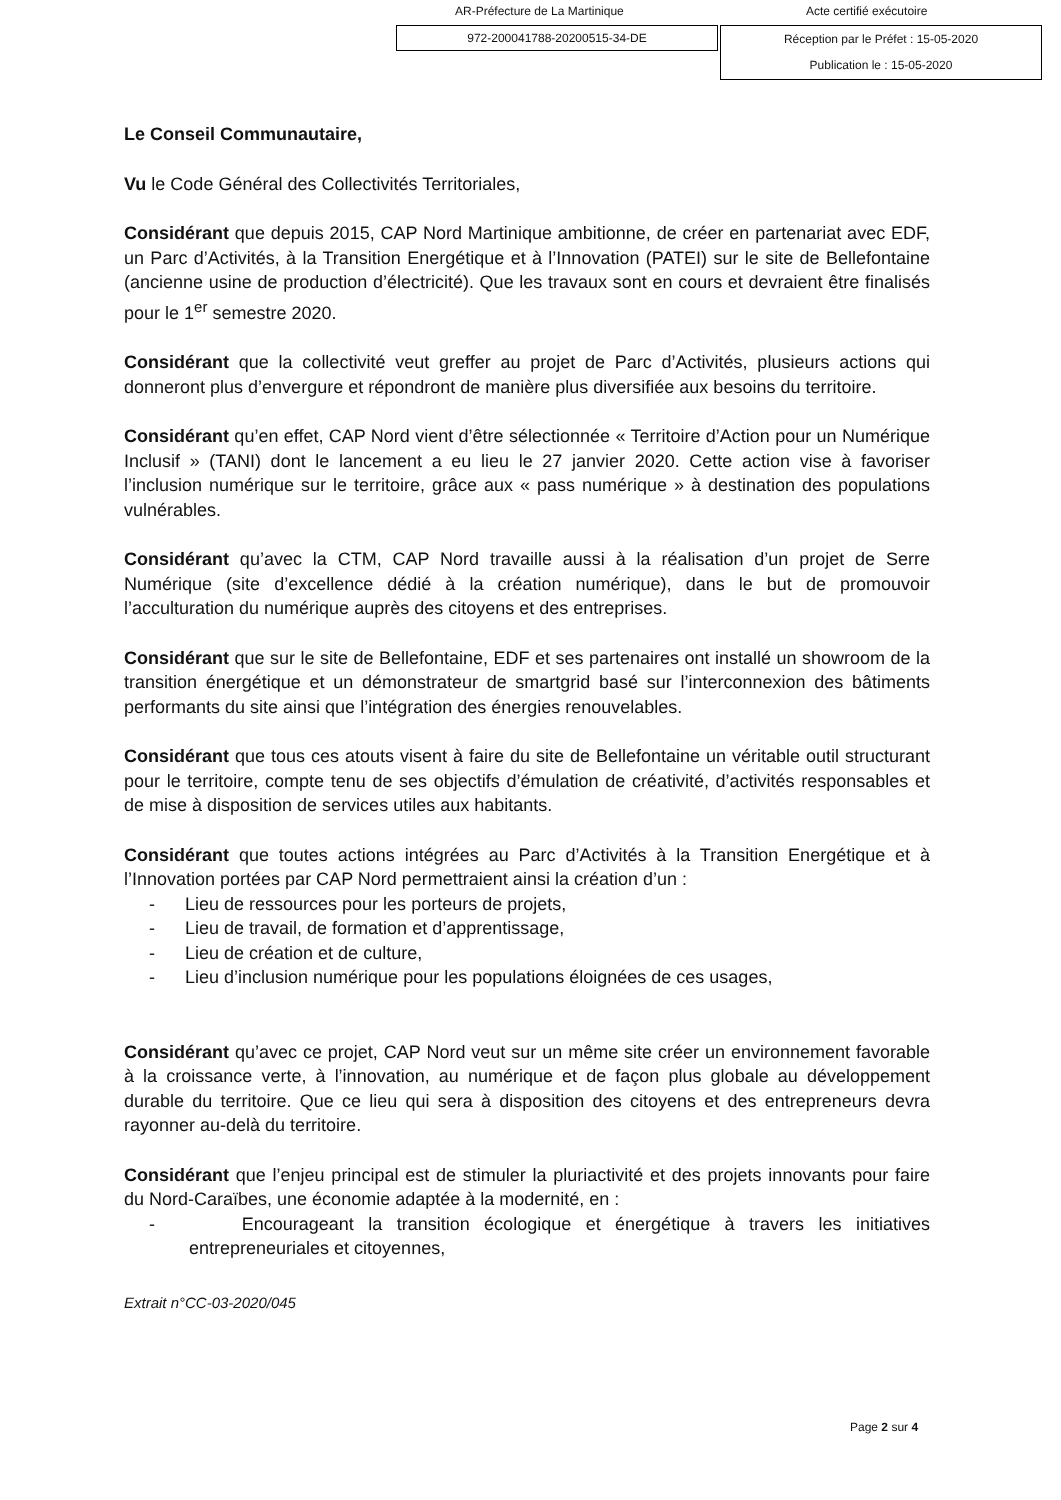AR-Préfecture de La Martinique Acte certifié exécutoire
972-200041788-20200515-34-DE
Réception par le Préfet : 15-05-2020
Publication le : 15-05-2020
Le Conseil Communautaire,
Vu le Code Général des Collectivités Territoriales,
Considérant que depuis 2015, CAP Nord Martinique ambitionne, de créer en partenariat avec EDF, un Parc d’Activités, à la Transition Energétique et à l’Innovation (PATEI) sur le site de Bellefontaine (ancienne usine de production d’électricité). Que les travaux sont en cours et devraient être finalisés pour le 1<sup>er</sup> semestre 2020.
Considérant que la collectivité veut greffer au projet de Parc d’Activités, plusieurs actions qui donneront plus d’envergure et répondront de manière plus diversifiée aux besoins du territoire.
Considérant qu’en effet, CAP Nord vient d’être sélectionnée « Territoire d’Action pour un Numérique Inclusif » (TANI) dont le lancement a eu lieu le 27 janvier 2020. Cette action vise à favoriser l’inclusion numérique sur le territoire, grâce aux « pass numérique » à destination des populations vulnérables.
Considérant qu’avec la CTM, CAP Nord travaille aussi à la réalisation d’un projet de Serre Numérique (site d’excellence dédié à la création numérique), dans le but de promouvoir l’acculturation du numérique auprès des citoyens et des entreprises.
Considérant que sur le site de Bellefontaine, EDF et ses partenaires ont installé un showroom de la transition énergétique et un démonstrateur de smartgrid basé sur l’interconnexion des bâtiments performants du site ainsi que l’intégration des énergies renouvelables.
Considérant que tous ces atouts visent à faire du site de Bellefontaine un véritable outil structurant pour le territoire, compte tenu de ses objectifs d’émulation de créativité, d’activités responsables et de mise à disposition de services utiles aux habitants.
Considérant que toutes actions intégrées au Parc d’Activités à la Transition Energétique et à l’Innovation portées par CAP Nord permettraient ainsi la création d’un :
- Lieu de ressources pour les porteurs de projets,
- Lieu de travail, de formation et d’apprentissage,
- Lieu de création et de culture,
- Lieu d’inclusion numérique pour les populations éloignées de ces usages,
Considérant qu’avec ce projet, CAP Nord veut sur un même site créer un environnement favorable à la croissance verte, à l’innovation, au numérique et de façon plus globale au développement durable du territoire. Que ce lieu qui sera à disposition des citoyens et des entrepreneurs devra rayonner au-delà du territoire.
Considérant que l’enjeu principal est de stimuler la pluriactivité et des projets innovants pour faire du Nord-Caraïbes, une économie adaptée à la modernité, en :
- Encourageant la transition écologique et énergétique à travers les initiatives entrepreneuriales et citoyennes,
Extrait n°CC-03-2020/045
Page 2 sur 4